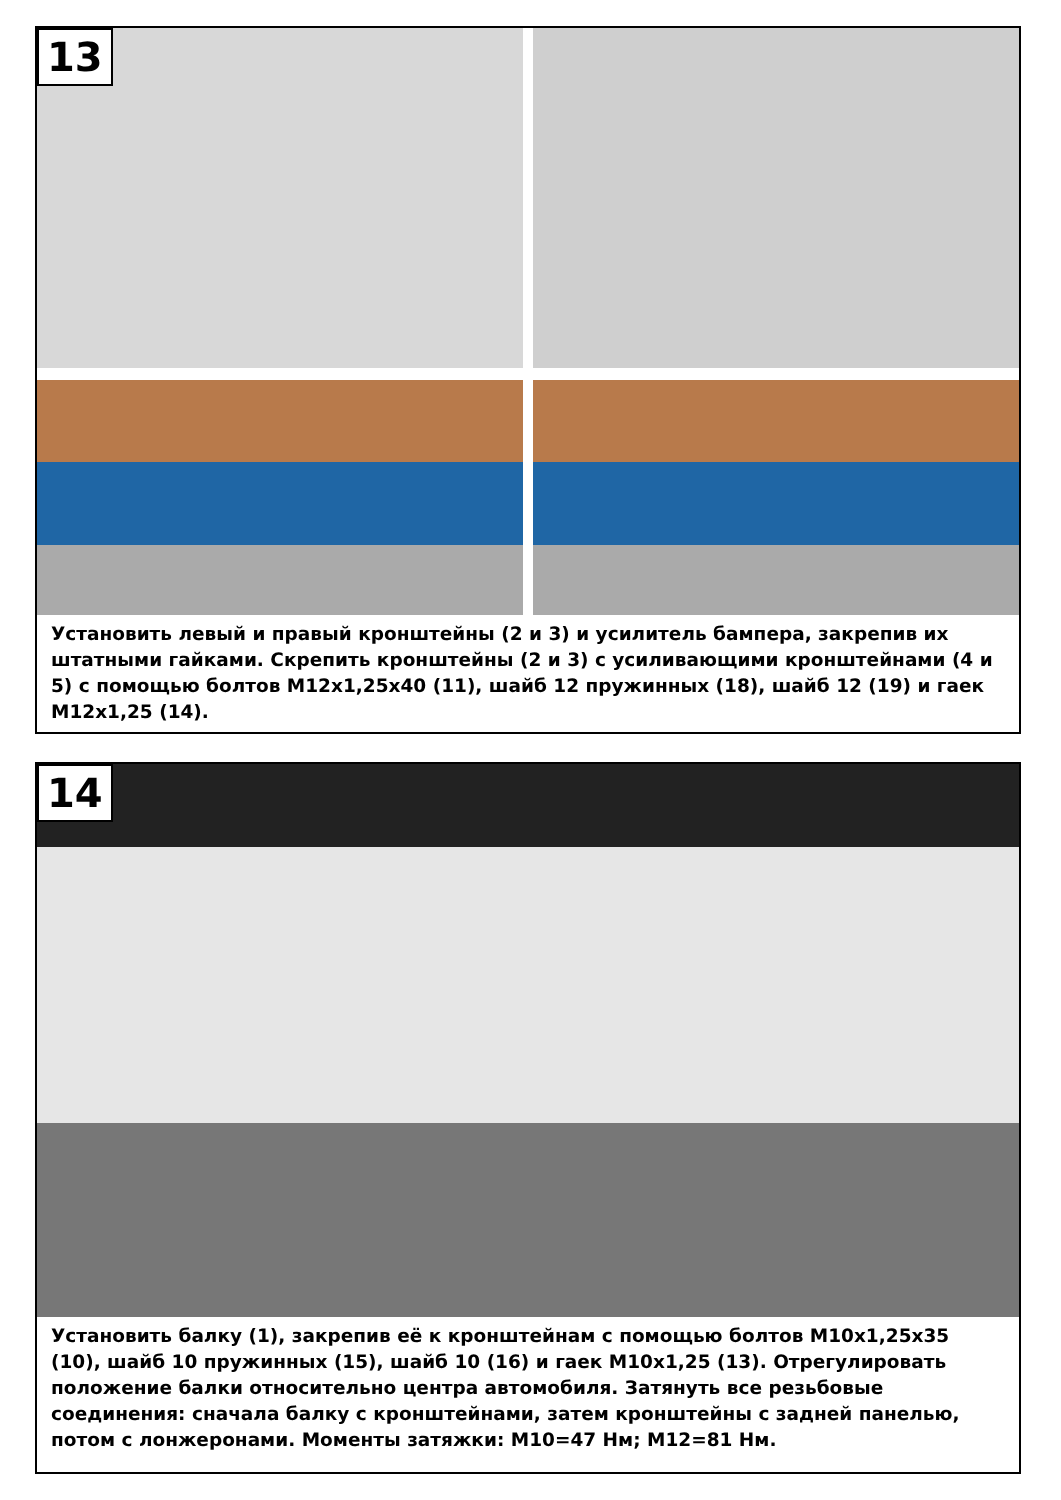13
Установить левый и правый кронштейны (2 и 3) и усилитель бампера, закрепив их штатными гайками. Скрепить кронштейны (2 и 3) с усиливающими кронштейнами (4 и 5) с помощью болтов М12х1,25х40 (11), шайб 12 пружинных (18), шайб 12 (19) и гаек М12х1,25 (14).
14
Установить балку (1), закрепив её к кронштейнам с помощью болтов М10х1,25х35 (10), шайб 10 пружинных (15), шайб 10 (16) и гаек М10х1,25 (13). Отрегулировать положение балки относительно центра автомобиля. Затянуть все резьбовые соединения: сначала балку с кронштейнами, затем кронштейны с задней панелью, потом с лонжеронами. Моменты затяжки: М10=47 Нм; М12=81 Нм.